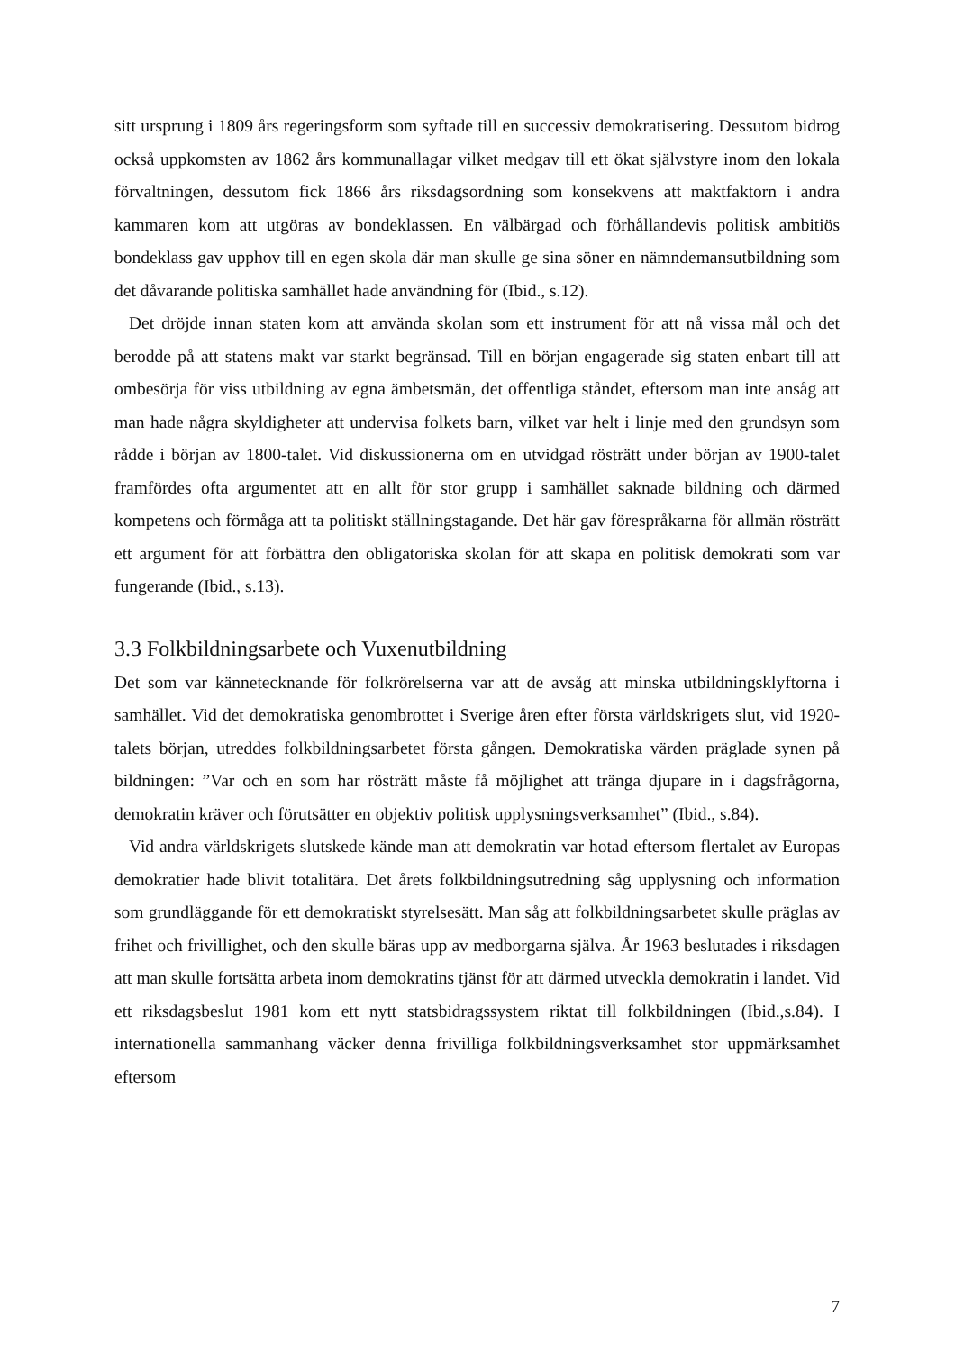sitt ursprung i 1809 års regeringsform som syftade till en successiv demokratisering. Dessutom bidrog också uppkomsten av 1862 års kommunallagar vilket medgav till ett ökat självstyre inom den lokala förvaltningen, dessutom fick 1866 års riksdagsordning som konsekvens att maktfaktorn i andra kammaren kom att utgöras av bondeklassen. En välbärgad och förhållandevis politisk ambitiös bondeklass gav upphov till en egen skola där man skulle ge sina söner en nämndemansutbildning som det dåvarande politiska samhället hade användning för (Ibid., s.12).
Det dröjde innan staten kom att använda skolan som ett instrument för att nå vissa mål och det berodde på att statens makt var starkt begränsad. Till en början engagerade sig staten enbart till att ombesörja för viss utbildning av egna ämbetsmän, det offentliga ståndet, eftersom man inte ansåg att man hade några skyldigheter att undervisa folkets barn, vilket var helt i linje med den grundsyn som rådde i början av 1800-talet. Vid diskussionerna om en utvidgad rösträtt under början av 1900-talet framfördes ofta argumentet att en allt för stor grupp i samhället saknade bildning och därmed kompetens och förmåga att ta politiskt ställningstagande. Det här gav förespråkarna för allmän rösträtt ett argument för att förbättra den obligatoriska skolan för att skapa en politisk demokrati som var fungerande (Ibid., s.13).
3.3 Folkbildningsarbete och Vuxenutbildning
Det som var kännetecknande för folkrörelserna var att de avsåg att minska utbildningsklyftorna i samhället. Vid det demokratiska genombrottet i Sverige åren efter första världskrigets slut, vid 1920-talets början, utreddes folkbildningsarbetet första gången. Demokratiska värden präglade synen på bildningen: ”Var och en som har rösträtt måste få möjlighet att tränga djupare in i dagsfrågorna, demokratin kräver och förutsätter en objektiv politisk upplysningsverksamhet” (Ibid., s.84).
Vid andra världskrigets slutskede kände man att demokratin var hotad eftersom flertalet av Europas demokratier hade blivit totalitära. Det årets folkbildningsutredning såg upplysning och information som grundläggande för ett demokratiskt styrelsesätt. Man såg att folkbildningsarbetet skulle präglas av frihet och frivillighet, och den skulle bäras upp av medborgarna själva. År 1963 beslutades i riksdagen att man skulle fortsätta arbeta inom demokratins tjänst för att därmed utveckla demokratin i landet. Vid ett riksdagsbeslut 1981 kom ett nytt statsbidragssystem riktat till folkbildningen (Ibid.,s.84). I internationella sammanhang väcker denna frivilliga folkbildningsverksamhet stor uppmärksamhet eftersom
7